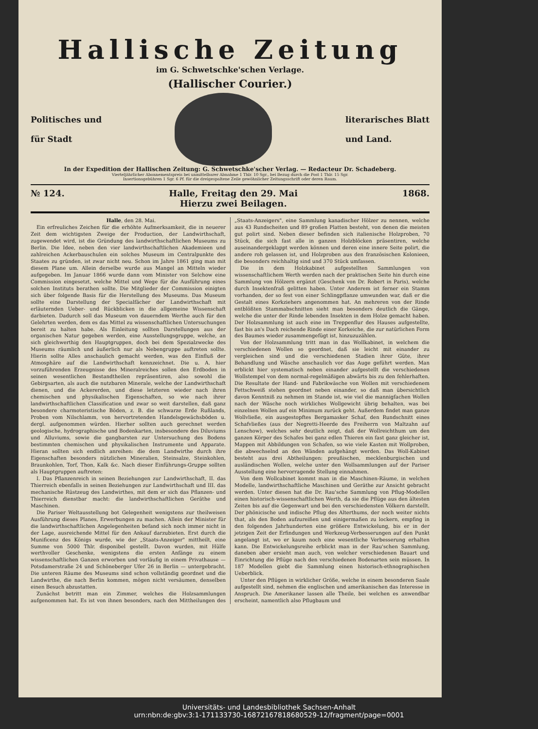Hallische Zeitung
im G. Schwetschke'schen Verlage.
(Hallischer Courier.)
Politisches und
für Stadt
literarisches Blatt
und Land.
In der Expedition der Hallischen Zeitung: G. Schwetschke'scher Verlag. — Redacteur Dr. Schadeberg.
Vierteljährlicher Abonnementspreis bei unmittelbarer Abnahme 1 Thlr. 10 Sgr., bei Bezug durch die Post 1 Thlr. 15 Sgr.
Insertionsgebühren 1 Sgr. 6 Pf. für die dreigespaltene Zeile gewöhnlicher Zeitungsschrift oder deren Raum.
№ 124. Halle, Freitag den 29. Mai
Hierzu zwei Beilagen. 1868.
Halle, den 28. Mai.
Ein erfreuliches Zeichen für die erhöhte Aufmerksamkeit, die in neuerer Zeit dem wichtigsten Zweige der Production, der Landwirthschaft, zugewendet wird, ist die Gründung des landwirthschaftlichen Museums zu Berlin. Die Idee, neben den vier landwirthschaftlichen Akademieen und zahlreichen Ackerbauschulen ein solches Museum im Centralpunkte des Staates zu gründen, ist zwar nicht neu. Schon im Jahre 1861 ging man mit diesem Plane um. Allein derselbe wurde aus Mangel an Mitteln wieder aufgegeben. Im Januar 1866 wurde dann vom Minister von Selchow eine Commission eingesetzt, welche Mittel und Wege für die Ausführung eines solchen Instituts berathen sollte. Die Mitglieder der Commission einigten sich über folgende Basis für die Herstellung des Museums. Das Museum sollte eine Darstellung der Specialfächer der Landwirthschaft mit erläuternden Ueber- und Rückblicken in die allgemeine Wissenschaft darbieten. Dadurch soll das Museum von dauerndem Werthe auch für den Gelehrten werden, dem es das Mittel zu wissenschaftlichen Untersuchungen bereit zu halten habe. Als Einleitung sollten Darstellungen aus der organischen Natur gegeben werden, eine Ausstellungsgruppe, welche, an sich gleichwerthig den Hauptgruppen, doch bei dem Spezialzwecke des Museums räumlich und äußerlich nur als Nebengruppe auftreten sollte. Hierin sollte Alles anschaulich gemacht werden, was den Einfluß der Atmosphäre auf die Landwirthschaft kennzeichnet. Die u. A. hier vorzuführenden Erzeugnisse des Mineralreiches sollen den Erdboden in seinen wesentlichen Bestandtheilen repräsentiren, also sowohl die Gebirgsarten, als auch die nutzbaren Minerale, welche der Landwirthschaft dienen, und die Ackererden, und diese letzteren wieder nach ihren chemischen und physikalischen Eigenschaften, so wie nach ihrer landwirthschaftlichen Classification und zwar so weit darstellen, daß ganz besondere charmoteristische Böden, z. B. die schwarze Erde Rußlands, Proben vom Nilschlamm, von hervortretenden Handelsgewächsböden u. dergl. aufgenommen würden. Hierher sollten auch gerechnet werden geologische, hydrographische und Bodenkarten, insbesondere des Diluviums und Alluviums, sowie die gangbarsten zur Untersuchung des Bodens bestimmten chemischen und physikalischen Instrumente und Apparate. Hieran sollten sich endlich anreihen: die dem Landwirthe durch ihre Eigenschaften besonders nützlichen Mineralien, Steinsalze, Steinkohlen, Braunkohlen, Torf, Thon, Kalk &c. Nach dieser Einführungs-Gruppe sollten als Hauptgruppen auftreten:
I. Das Pflanzenreich in seinen Beziehungen zur Landwirthschaft, II. das Thierreich ebenfalls in seinen Beziehungen zur Landwirthschaft und III. das mechanische Rüstzeug des Landwirthes, mit dem er sich das Pflanzen- und Thierreich dienstbar macht: die landwirthschaftlichen Geräthe und Maschinen.
Die Pariser Weltausstellung bot Gelegenheit wenigstens zur theilweisen Ausführung dieses Planes, Erwerbungen zu machen. Allein der Minister für die landwirthschaftlichen Angelegenheiten befand sich noch immer nicht in der Lage, ausreichende Mittel für den Ankauf darzubieten. Erst durch die Munificenz des Königs wurde, wie der „Staats-Anzeiger" mittheilt, eine Summe von 5000 Thlr. disponibel gestellt. Davon wurden, mit Hülfe werthvoller Geschenke, wenigstens die ersten Anfänge zu einem wissenschaftlichen Ganzen erworben und vorläufig in einem Privathause — Potsdamerstraße 24 und Schöneberger Ufer 26 in Berlin — untergebracht. Die unteren Räume des Museums sind schon vollständig geordnet und die Landwirthe, die nach Berlin kommen, mögen nicht versäumen, denselben einen Besuch abzustatten.
Zunächst betritt man ein Zimmer, welches die Holzsammlungen aufgenommen hat. Es ist von ihnen besonders, nach den Mittheilungen des „Staats-Anzeigers", eine Sammlung kanadischer Hölzer zu nennen, welche aus 43 Rundscheiten und 89 großen Platten besteht, von denen die meisten gut polirt sind. Neben dieser befinden sich italienische Holzproben, 70 Stück, die sich fast alle in ganzen Holzblöcken präsentiren, welche auseinandergeklappt werden können und deren eine innere Seite polirt, die andere roh gelassen ist, und Holzproben aus den französischen Kolonieen, die besonders reichhaltig sind und 370 Stück umfassen.
Die in dem Holzkabinet aufgestellten Sammlungen von wissenschaftlichem Werth werden nach der praktischen Seite hin durch eine Sammlung von Hölzern ergänzt (Geschenk von Dr. Robert in Paris), welche durch Insektenfraß gelitten haben. Unter Anderem ist ferner ein Stamm vorhanden, der so fest von einer Schlingpflanze umwunden war, daß er die Gestalt eines Korkziehers angenommen hat. An mehreren von der Rinde entblößten Stammabschnitten sieht man besonders deutlich die Gänge, welche die unter der Rinde lebenden Insekten in dem Holze gemacht haben. Der Holzsammlung ist auch eine im Treppenflur des Hauses aufgestellte, fast bis an's Dach reichende Rinde einer Korkeiche, die zur natürlichen Form des Baumes wieder zusammengefügt ist, hinzuzuzählen.
Von der Holzsammlung tritt man in das Wollkabinet, in welchem die verschiedenen Wollen so geordnet, daß sie leicht mit einander zu vergleichen sind und die verschiedenen Stadien ihrer Güte, ihrer Behandlung und Wäsche anschaulich vor das Auge geführt werden. Man erblickt hier systematisch neben einander aufgestellt die verschiedenen Wollstempel von dem normal-regelmäßigen abwärts bis zu den fehlerhaften. Die Resultate der Hand- und Fabrikwäsche von Wollen mit verschiedenem Fettschweiß stehen geordnet neben einander, so daß man übersichtlich davon Kenntniß zu nehmen im Stande ist, wie viel die mannigfachen Wollen nach der Wäsche noch wirkliches Wollgewicht übrig behalten, was bei einzelnen Wollen auf ein Minimum zurück geht. Außerdem findet man ganze Wollvließe, ein ausgestopftes Bergamasker Schaf, den Rundschnitt eines Schafvließes (aus der Negretti-Heerde des Freiherrn von Maltzahn auf Lenschow), welches sehr deutlich zeigt, daß der Wollreichthum um den ganzen Körper des Schafes bei ganz edlen Thieren ein fast ganz gleicher ist, Mappen mit Abbildungen von Schafen, so wie viele Kasten mit Wollproben, die abwechselnd an den Wänden aufgehängt werden. Das Woll-Kabinet besteht aus drei Abtheilungen: preußischen, mecklenburgischen und ausländischen Wollen, welche unter den Wollsammlungen auf der Pariser Ausstellung eine hervorragende Stellung einnahmen.
Von dem Wollcabinet kommt man in die Maschinen-Räume, in welchen Modelle, landwirthschaftliche Maschinen und Geräthe zur Ansicht gebracht werden. Unter diesen hat die Dr. Rau'sche Sammlung von Pflug-Modellen einen historisch-wissenschaftlichen Werth, da sie die Pflüge aus den ältesten Zeiten bis auf die Gegenwart und bei den verschiedensten Völkern darstellt. Der phönicische und indische Pflug des Alterthums, der noch weiter nichts that, als den Boden aufzureißen und einigermaßen zu lockern, empfing in den folgenden Jahrhunderten eine größere Entwickelung, bis er in der jetzigen Zeit der Erfindungen und Werkzeug-Verbesserungen auf den Punkt angelangt ist, wo er kaum noch eine wesentliche Verbesserung erhalten kann. Die Entwickelungsreihe erblickt man in der Rau'schen Sammlung, daneben aber ersieht man auch, von welcher verschiedenen Bauart und Einrichtung die Pflüge nach den verschiedenen Bodenarten sein müssen. In 187 Modellen giebt die Sammlung einen historisch-ethnographischen Ueberblick.
Unter den Pflügen in wirklicher Größe, welche in einem besonderen Saale aufgestellt sind, nehmen die englischen und amerikanischen das Interesse in Anspruch. Die Amerikaner lassen alle Theile, bei welchen es anwendbar erscheint, namentlich also Pflugbaum und
Universitäts- und Landesbibliothek Sachsen-Anhalt
urn:nbn:de:gbv:3:1-171133730-1687216781868052​9-12/fragment/page=0001